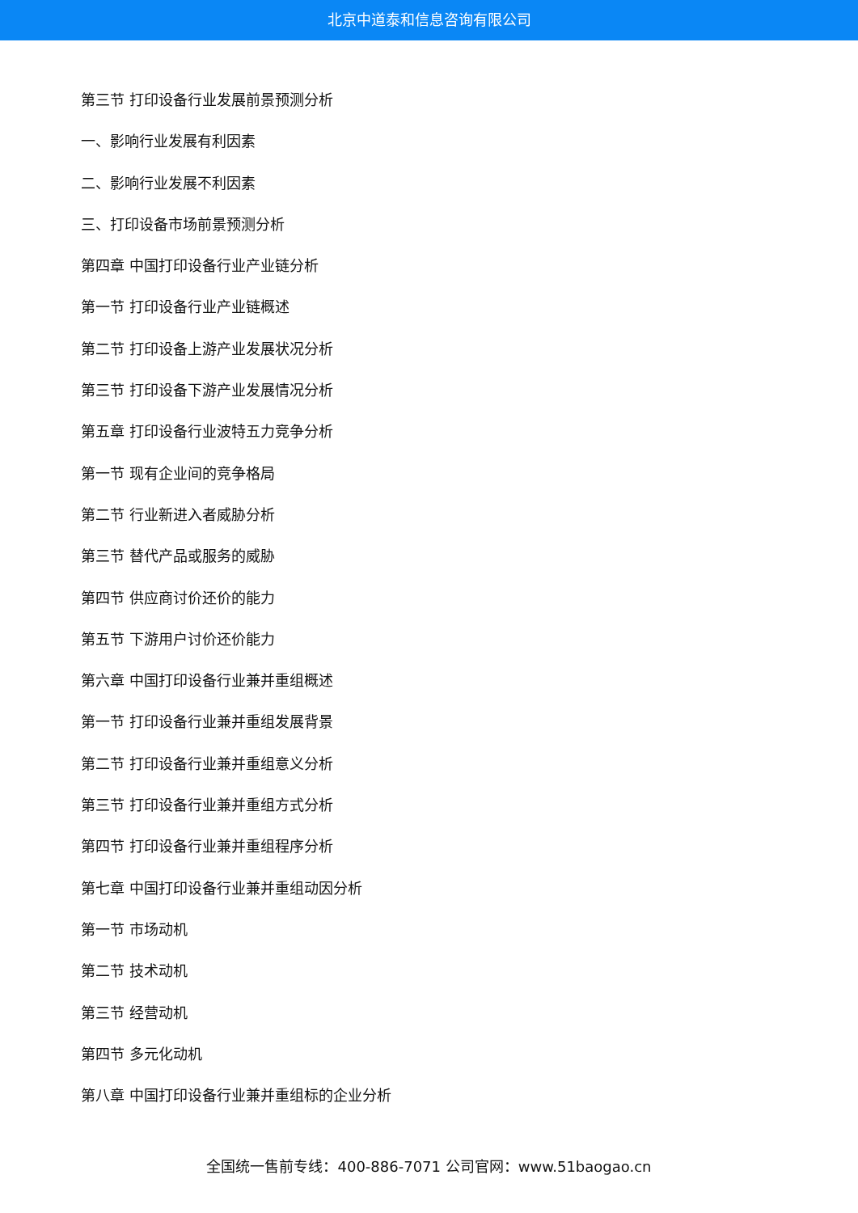北京中道泰和信息咨询有限公司
第三节 打印设备行业发展前景预测分析
一、影响行业发展有利因素
二、影响行业发展不利因素
三、打印设备市场前景预测分析
第四章 中国打印设备行业产业链分析
第一节 打印设备行业产业链概述
第二节 打印设备上游产业发展状况分析
第三节 打印设备下游产业发展情况分析
第五章 打印设备行业波特五力竞争分析
第一节 现有企业间的竞争格局
第二节 行业新进入者威胁分析
第三节 替代产品或服务的威胁
第四节 供应商讨价还价的能力
第五节 下游用户讨价还价能力
第六章 中国打印设备行业兼并重组概述
第一节 打印设备行业兼并重组发展背景
第二节 打印设备行业兼并重组意义分析
第三节 打印设备行业兼并重组方式分析
第四节 打印设备行业兼并重组程序分析
第七章 中国打印设备行业兼并重组动因分析
第一节 市场动机
第二节 技术动机
第三节 经营动机
第四节 多元化动机
第八章 中国打印设备行业兼并重组标的企业分析
全国统一售前专线：400-886-7071 公司官网：www.51baogao.cn